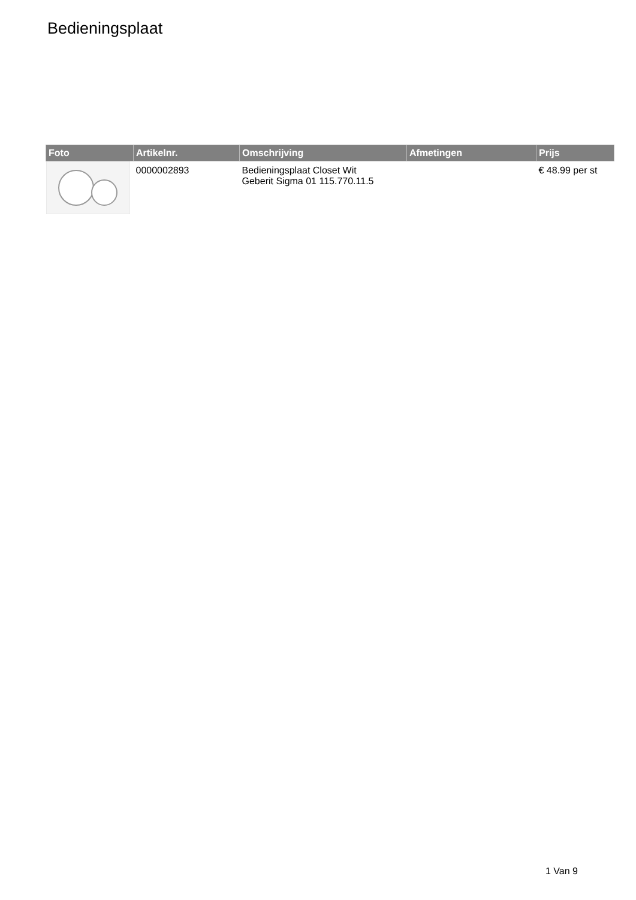Bedieningsplaat
| Foto | Artikelnr. | Omschrijving | Afmetingen | Prijs |
| --- | --- | --- | --- | --- |
| | 0000002893 | Bedieningsplaat Closet Wit Geberit Sigma 01 115.770.11.5 | | € 48.99 per st |
1 Van 9